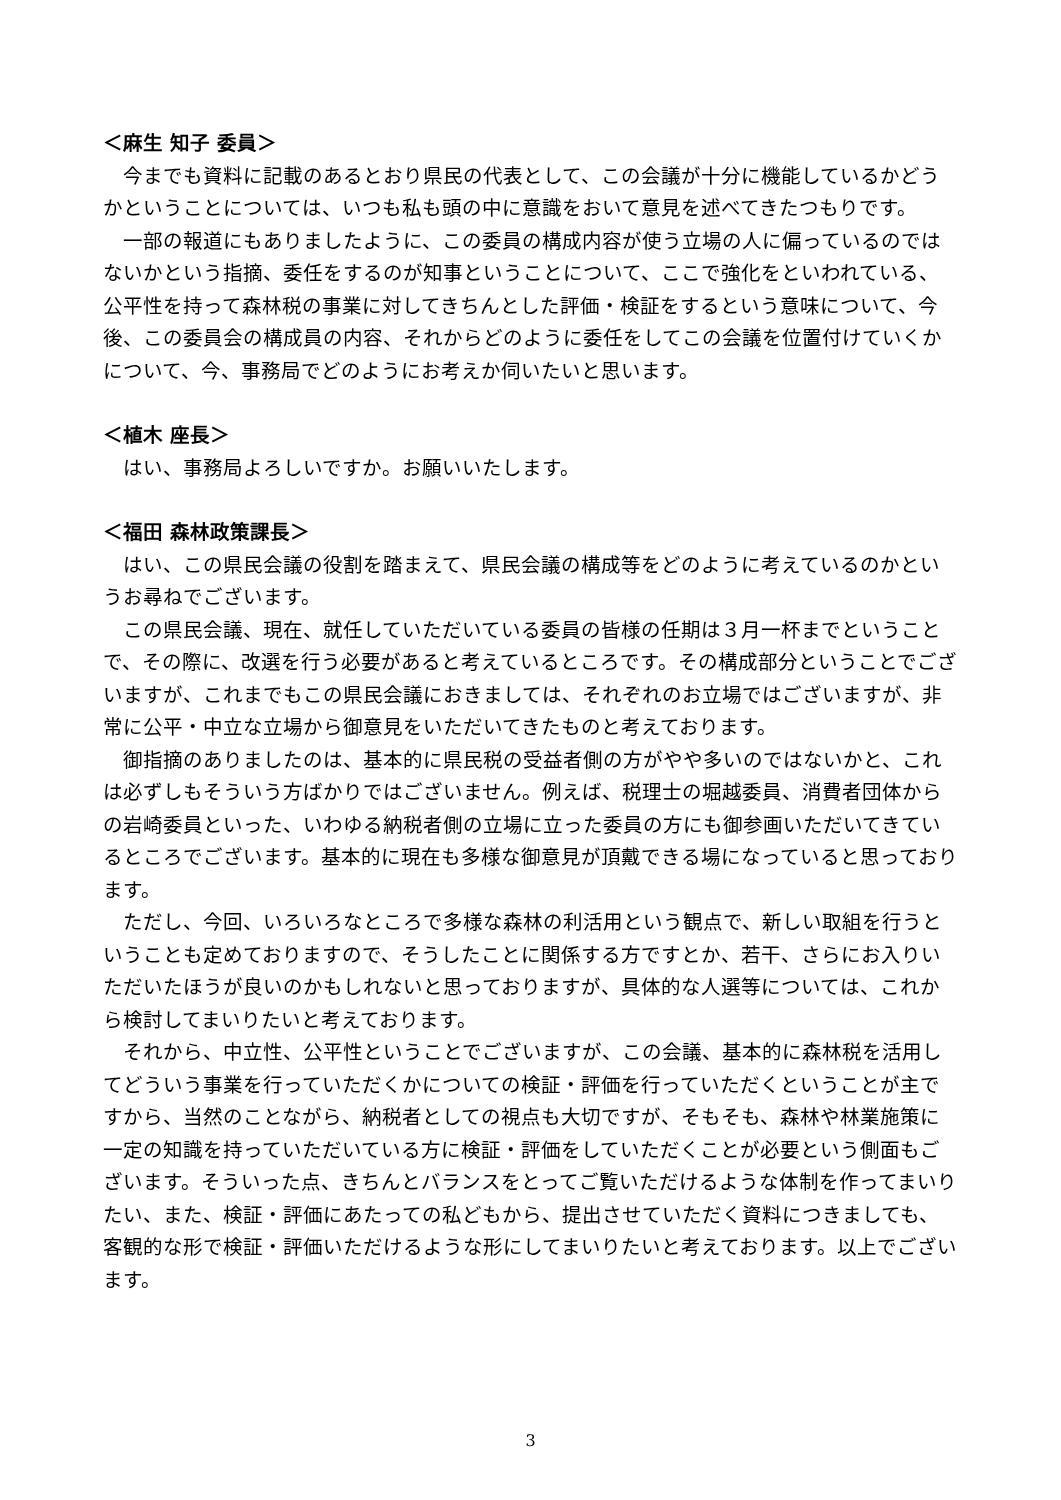＜麻生 知子 委員＞
今までも資料に記載のあるとおり県民の代表として、この会議が十分に機能しているかどうかということについては、いつも私も頭の中に意識をおいて意見を述べてきたつもりです。
一部の報道にもありましたように、この委員の構成内容が使う立場の人に偏っているのではないかという指摘、委任をするのが知事ということについて、ここで強化をといわれている、公平性を持って森林税の事業に対してきちんとした評価・検証をするという意味について、今後、この委員会の構成員の内容、それからどのように委任をしてこの会議を位置付けていくかについて、今、事務局でどのようにお考えか伺いたいと思います。
＜植木 座長＞
はい、事務局よろしいですか。お願いいたします。
＜福田 森林政策課長＞
はい、この県民会議の役割を踏まえて、県民会議の構成等をどのように考えているのかというお尋ねでございます。
この県民会議、現在、就任していただいている委員の皆様の任期は３月一杯までということで、その際に、改選を行う必要があると考えているところです。その構成部分ということでございますが、これまでもこの県民会議におきましては、それぞれのお立場ではございますが、非常に公平・中立な立場から御意見をいただいてきたものと考えております。
御指摘のありましたのは、基本的に県民税の受益者側の方がやや多いのではないかと、これは必ずしもそういう方ばかりではございません。例えば、税理士の堀越委員、消費者団体からの岩崎委員といった、いわゆる納税者側の立場に立った委員の方にも御参画いただいてきているところでございます。基本的に現在も多様な御意見が頂戴できる場になっていると思っております。
ただし、今回、いろいろなところで多様な森林の利活用という観点で、新しい取組を行うということも定めておりますので、そうしたことに関係する方ですとか、若干、さらにお入りいただいたほうが良いのかもしれないと思っておりますが、具体的な人選等については、これから検討してまいりたいと考えております。
それから、中立性、公平性ということでございますが、この会議、基本的に森林税を活用してどういう事業を行っていただくかについての検証・評価を行っていただくということが主ですから、当然のことながら、納税者としての視点も大切ですが、そもそも、森林や林業施策に一定の知識を持っていただいている方に検証・評価をしていただくことが必要という側面もございます。そういった点、きちんとバランスをとってご覧いただけるような体制を作ってまいりたい、また、検証・評価にあたっての私どもから、提出させていただく資料につきましても、客観的な形で検証・評価いただけるような形にしてまいりたいと考えております。以上でございます。
3